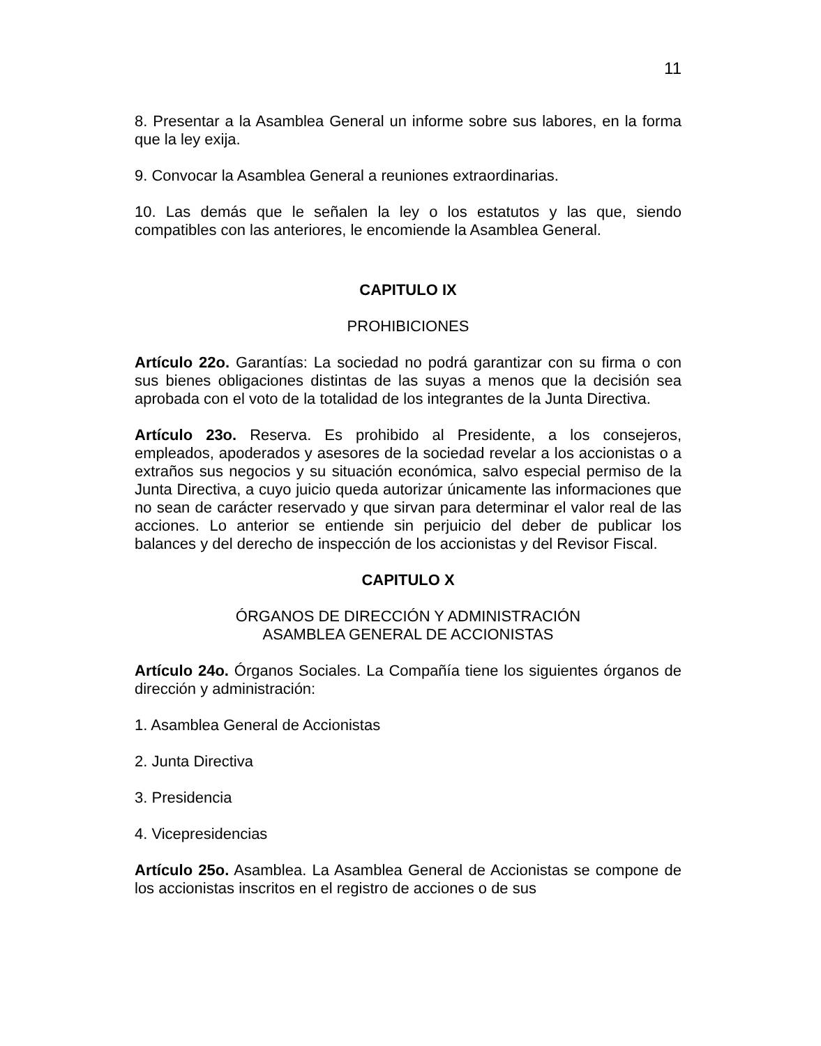11
8. Presentar a la Asamblea General un informe sobre sus labores, en la forma que la ley exija.
9. Convocar la Asamblea General a reuniones extraordinarias.
10. Las demás que le señalen la ley o los estatutos y las que, siendo compatibles con las anteriores, le encomiende la Asamblea General.
CAPITULO IX
PROHIBICIONES
Artículo 22o. Garantías: La sociedad no podrá garantizar con su firma o con sus bienes obligaciones distintas de las suyas a menos que la decisión sea aprobada con el voto de la totalidad de los integrantes de la Junta Directiva.
Artículo 23o. Reserva. Es prohibido al Presidente, a los consejeros, empleados, apoderados y asesores de la sociedad revelar a los accionistas o a extraños sus negocios y su situación económica, salvo especial permiso de la Junta Directiva, a cuyo juicio queda autorizar únicamente las informaciones que no sean de carácter reservado y que sirvan para determinar el valor real de las acciones. Lo anterior se entiende sin perjuicio del deber de publicar los balances y del derecho de inspección de los accionistas y del Revisor Fiscal.
CAPITULO X
ÓRGANOS DE DIRECCIÓN Y ADMINISTRACIÓN
ASAMBLEA GENERAL DE ACCIONISTAS
Artículo 24o. Órganos Sociales. La Compañía tiene los siguientes órganos de dirección y administración:
1. Asamblea General de Accionistas
2. Junta Directiva
3. Presidencia
4. Vicepresidencias
Artículo 25o. Asamblea. La Asamblea General de Accionistas se compone de los accionistas inscritos en el registro de acciones o de sus